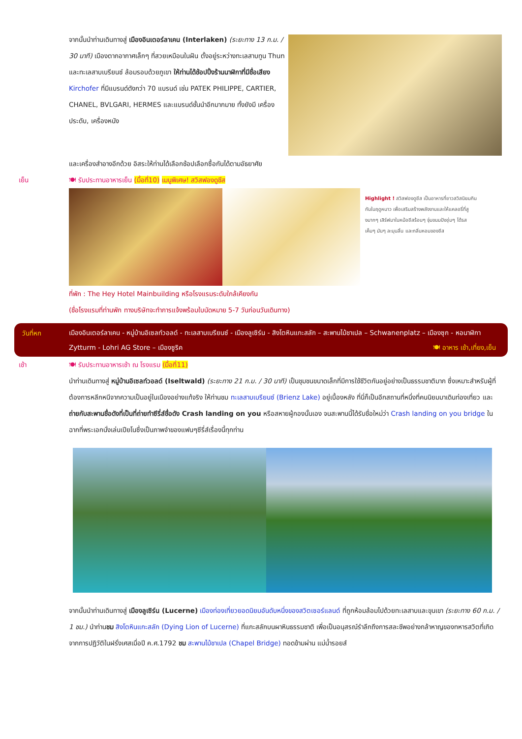จากนั้นนำท่านเดินทางสู่ เมืองอินเตอร์ลาเคน (Interlaken) (ระยะทาง 13 ก.ม. / 30 นาที) เมืองตากอากาศเล็กๆ ที่สวยเหมือนในฝัน ตั้งอยู่ระหว่างทะเลสาบทูน Thun และทะเลสาบเบรียนซ์ ล้อมรอบด้วยภูเขา ให้ท่านได้ช้อปปิ้งร้านนาฬิกาที่มีชื่อเสียง Kirchofer ที่มีแบรนด์ดังกว่า 70 แบรนด์ เช่น PATEK PHILIPPE, CARTIER, CHANEL, BVLGARI, HERMES และแบรนด์ชั้นนำอีกมากมาย ทั้งยังมี เครื่องประดับ, เครื่องหนัง
และเครื่องสำอางอีกด้วย อิสระให้ท่านได้เลือกช้อปเลือกซื้อกันได้ตามอัธยาศัย
เย็น 🍽 รับประทานอาหารเย็น (มื้อที่10) เมนูพิเศษ! สวิสฟองดูชีส
Highlight ! สวิสฟองดูชีส เป็นอาหารที่ชาวสวิสนิยมกินกันในฤดูหนาว เพื่อเสริมสร้างพลังงานและให้แคลอรี่ที่สูงมากๆ เสิร์ฟมาในหม้อชีสร้อนๆ จุ่มขนมปังชุ่มๆ ได้รส เค็มๆ มันๆ ละมุนลิ้น และกลิ่นหอมของชีส
ที่พัก : The Hey Hotel Mainbuilding หรือโรงแรมระดับใกล้เคียงกัน
(ชื่อโรงแรมที่ท่านพัก ทางบริษัทจะทำการแจ้งพร้อมใบนัดหมาย 5-7 วันก่อนวันเดินทาง)
วันที่หก
เมืองอินเตอร์ลาเคน - หมู่บ้านอิเซลท์วอลด์ - ทะเลสาบเบรียนซ์ - เมืองลูเซิร์น - สิงโตหินแกะสลัก – สะพานไม้ชาเปล – Schwanenplatz – เมืองซุก - หอนาฬิกา Zytturm - Lohri AG Store – เมืองซูริค 🍽 อาหาร เช้า,เที่ยง,เย็น
เช้า 🍽 รับประทานอาหารเช้า ณ โรงแรม (มื้อที่11)
นำท่านเดินทางสู่ หมู่บ้านอิเซลท์วอลด์ (Iseltwald) (ระยะทาง 21 ก.ม. / 30 นาที) เป็นชุมชนขนาดเล็กที่มีการใช้ชีวิตกันอยู่อย่างเป็นธรรมชาติมาก ซึ่งเหมาะสำหรับผู้ที่ต้องการหลีกหนีจากความเป็นอยู่ในเมืองอย่างแท้จริง ให้ท่านชม ทะเลสาบเบรียนซ์ (Brienz Lake) อยู่เบื้องหลัง ที่นี่ก็เป็นอีกสถานที่หนึ่งที่คนนิยมมาเดินท่องเที่ยว และถ่ายกับสะพานชื่อดังที่เป็นที่ถ่ายทำซีรี่ส์ชื่อดัง Crash landing on you หรือสหายผู้กองนั้นเอง จนสะพานนี้ได้รับชื่อใหม่ว่า Crash landing on you bridge ในฉากที่พระเอกนั่งเล่นเปียโนซึ่งเป็นภาพจำของแฟนๆซีรี่ส์เรื่องนี้ทุกท่าน
จากนั้นนำท่านเดินทางสู่ เมืองลูเซิร์น (Lucerne) เมืองท่องเที่ยวยอดนิยมอันดับหนึ่งของสวิตเซอร์แลนด์ ที่ถูกห้อมล้อมไปด้วยทะเลสาบและขุนเขา (ระยะทาง 60 ก.ม. / 1 ชม.) นำท่านชม สิงโตหินแกะสลัก (Dying Lion of Lucerne) ที่แกะสลักบนผาหินธรรมชาติ เพื่อเป็นอนุสรณ์รำลึกถึงการสละชีพอย่างกล้าหาญของทหารสวิตที่เกิดจากการปฏิวัติในฝรั่งเศสเมื่อปี ค.ศ.1792 ชม สะพานไม้ชาเปล (Chapel Bridge) ทอดข้ามผ่าน แม่น้ำรอยส์